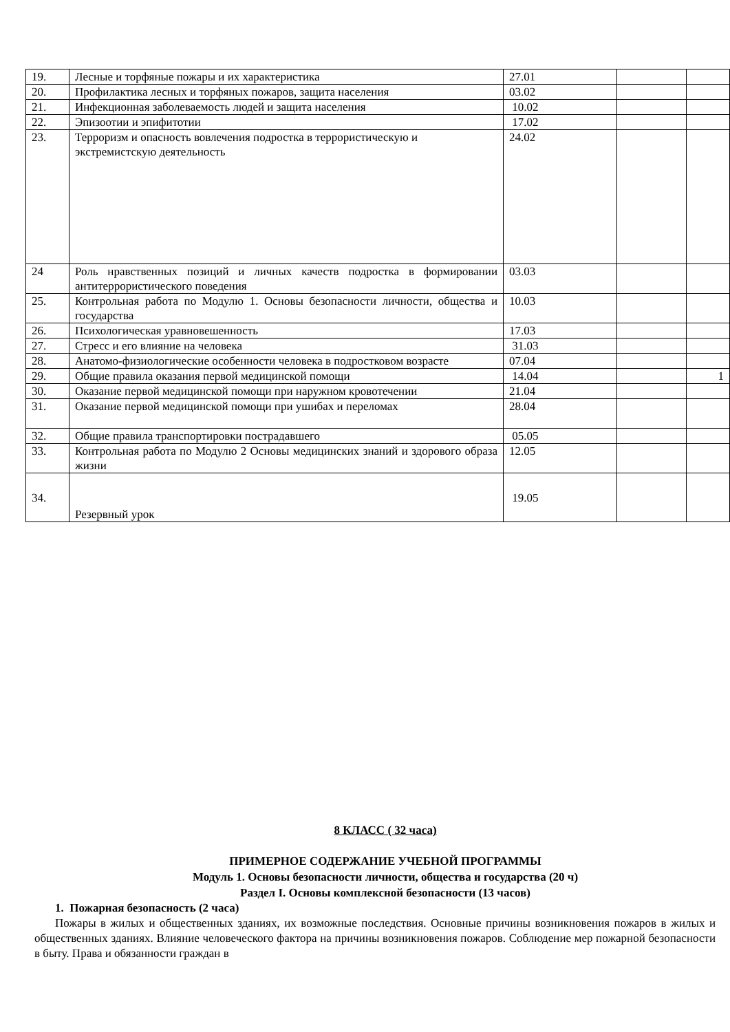| 19. | Лесные и торфяные пожары и их характеристика | 27.01 | | |
| 20. | Профилактика лесных и торфяных пожаров, защита населения | 03.02 | | |
| 21. | Инфекционная заболеваемость людей и защита населения | 10.02 | | |
| 22. | Эпизоотии и эпифитотии | 17.02 | | |
| 23. | Терроризм и опасность вовлечения подростка в террористическую и экстремистскую деятельность | 24.02 | | |
| 24 | Роль нравственных позиций и личных качеств подростка в формировании антитеррористического поведения | 03.03 | | |
| 25. | Контрольная работа по Модулю 1. Основы безопасности личности, общества и государства | 10.03 | | |
| 26. | Психологическая уравновешенность | 17.03 | | |
| 27. | Стресс и его влияние на человека | 31.03 | | |
| 28. | Анатомо-физиологические особенности человека в подростковом возрасте | 07.04 | | |
| 29. | Общие правила оказания первой медицинской помощи | 14.04 | | 1 |
| 30. | Оказание первой медицинской помощи при наружном кровотечении | 21.04 | | |
| 31. | Оказание первой медицинской помощи при ушибах и переломах | 28.04 | | |
| 32. | Общие правила транспортировки пострадавшего | 05.05 | | |
| 33. | Контрольная работа по Модулю 2 Основы медицинских знаний и здорового образа жизни | 12.05 | | |
| 34. | Резервный урок | 19.05 | | |
8 КЛАСС ( 32 часа)
ПРИМЕРНОЕ СОДЕРЖАНИЕ УЧЕБНОЙ ПРОГРАММЫ
Модуль 1. Основы безопасности личности, общества и государства (20 ч)
Раздел I. Основы комплексной безопасности (13 часов)
1. Пожарная безопасность (2 часа)
Пожары в жилых и общественных зданиях, их возможные последствия. Основные причины возникновения пожаров в жилых и общественных зданиях. Влияние человеческого фактора на причины возникновения пожаров. Соблюдение мер пожарной безопасности в быту. Права и обязанности граждан в